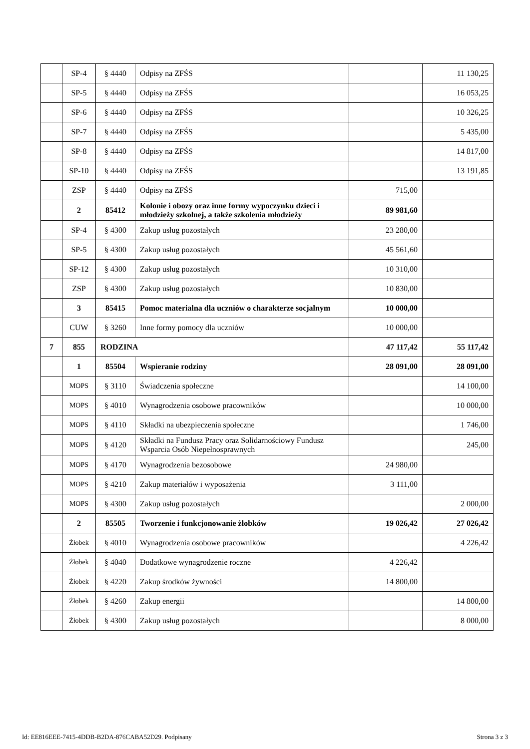| | SP-4 | § 4440 | Odpisy na ZFŚS | | 11 130,25 |
| | SP-5 | § 4440 | Odpisy na ZFŚS | | 16 053,25 |
| | SP-6 | § 4440 | Odpisy na ZFŚS | | 10 326,25 |
| | SP-7 | § 4440 | Odpisy na ZFŚS | | 5 435,00 |
| | SP-8 | § 4440 | Odpisy na ZFŚS | | 14 817,00 |
| | SP-10 | § 4440 | Odpisy na ZFŚS | | 13 191,85 |
| | ZSP | § 4440 | Odpisy na ZFŚS | 715,00 | |
| | 2 | 85412 | Kolonie i obozy oraz inne formy wypoczynku dzieci i młodzieży szkolnej, a także szkolenia młodzieży | 89 981,60 | |
| | SP-4 | § 4300 | Zakup usług pozostałych | 23 280,00 | |
| | SP-5 | § 4300 | Zakup usług pozostałych | 45 561,60 | |
| | SP-12 | § 4300 | Zakup usług pozostałych | 10 310,00 | |
| | ZSP | § 4300 | Zakup usług pozostałych | 10 830,00 | |
| | 3 | 85415 | Pomoc materialna dla uczniów o charakterze socjalnym | 10 000,00 | |
| | CUW | § 3260 | Inne formy pomocy dla uczniów | 10 000,00 | |
| 7 | 855 | RODZINA | | 47 117,42 | 55 117,42 |
| | 1 | 85504 | Wspieranie rodziny | 28 091,00 | 28 091,00 |
| | MOPS | § 3110 | Świadczenia społeczne | | 14 100,00 |
| | MOPS | § 4010 | Wynagrodzenia osobowe pracowników | | 10 000,00 |
| | MOPS | § 4110 | Składki na ubezpieczenia społeczne | | 1 746,00 |
| | MOPS | § 4120 | Składki na Fundusz Pracy oraz Solidarnościowy Fundusz Wsparcia Osób Niepełnosprawnych | | 245,00 |
| | MOPS | § 4170 | Wynagrodzenia bezosobowe | 24 980,00 | |
| | MOPS | § 4210 | Zakup materiałów i wyposażenia | 3 111,00 | |
| | MOPS | § 4300 | Zakup usług pozostałych | | 2 000,00 |
| | 2 | 85505 | Tworzenie i funkcjonowanie żłobków | 19 026,42 | 27 026,42 |
| | Żłobek | § 4010 | Wynagrodzenia osobowe pracowników | | 4 226,42 |
| | Żłobek | § 4040 | Dodatkowe wynagrodzenie roczne | 4 226,42 | |
| | Żłobek | § 4220 | Zakup środków żywności | 14 800,00 | |
| | Żłobek | § 4260 | Zakup energii | | 14 800,00 |
| | Żłobek | § 4300 | Zakup usług pozostałych | | 8 000,00 |
Id: EE816EEE-7415-4DDB-B2DA-876CABA52D29. Podpisany Strona 3 z 3